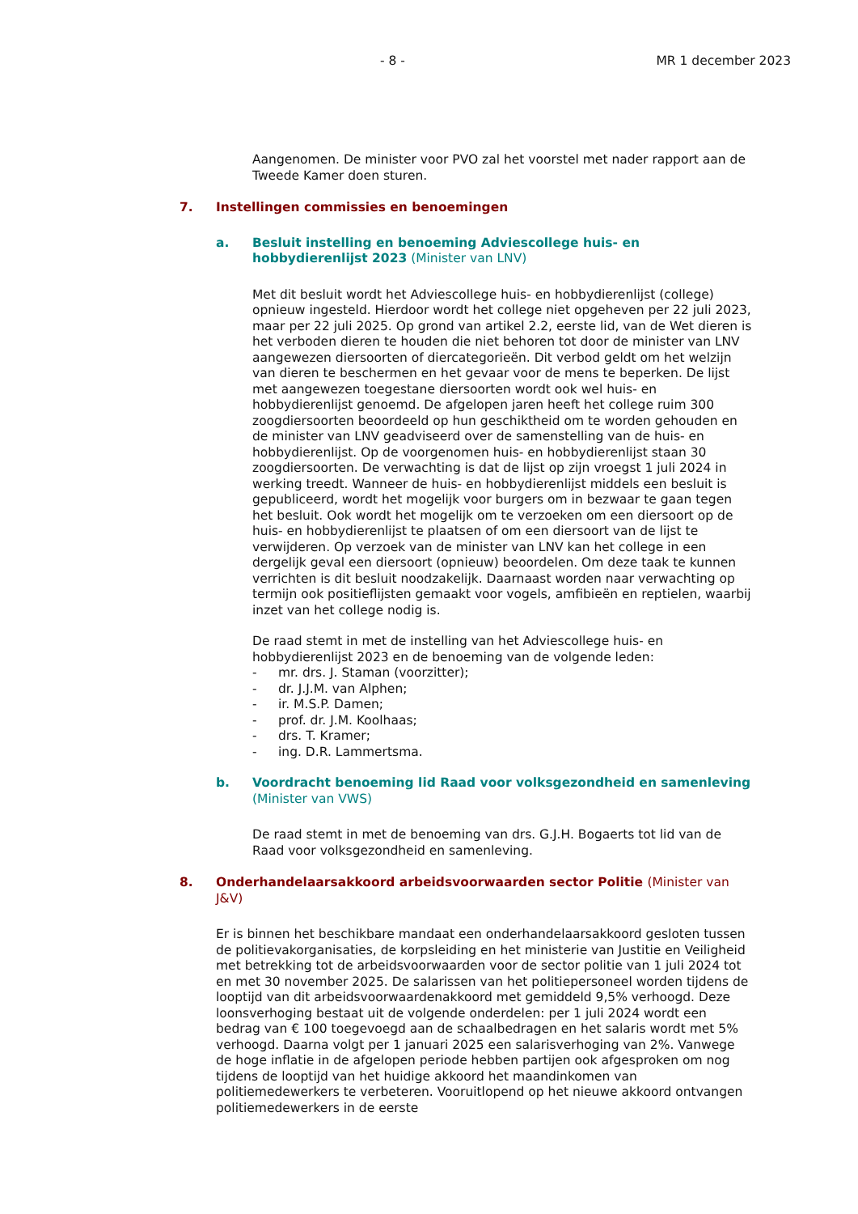- 8 - MR 1 december 2023
Aangenomen. De minister voor PVO zal het voorstel met nader rapport aan de Tweede Kamer doen sturen.
7. Instellingen commissies en benoemingen
a. Besluit instelling en benoeming Adviescollege huis- en hobbydierenlijst 2023 (Minister van LNV)
Met dit besluit wordt het Adviescollege huis- en hobbydierenlijst (college) opnieuw ingesteld. Hierdoor wordt het college niet opgeheven per 22 juli 2023, maar per 22 juli 2025. Op grond van artikel 2.2, eerste lid, van de Wet dieren is het verboden dieren te houden die niet behoren tot door de minister van LNV aangewezen diersoorten of diercategorieën. Dit verbod geldt om het welzijn van dieren te beschermen en het gevaar voor de mens te beperken. De lijst met aangewezen toegestane diersoorten wordt ook wel huis- en hobbydierenlijst genoemd. De afgelopen jaren heeft het college ruim 300 zoogdiersoorten beoordeeld op hun geschiktheid om te worden gehouden en de minister van LNV geadviseerd over de samenstelling van de huis- en hobbydierenlijst. Op de voorgenomen huis- en hobbydierenlijst staan 30 zoogdiersoorten. De verwachting is dat de lijst op zijn vroegst 1 juli 2024 in werking treedt. Wanneer de huis- en hobbydierenlijst middels een besluit is gepubliceerd, wordt het mogelijk voor burgers om in bezwaar te gaan tegen het besluit. Ook wordt het mogelijk om te verzoeken om een diersoort op de huis- en hobbydierenlijst te plaatsen of om een diersoort van de lijst te verwijderen. Op verzoek van de minister van LNV kan het college in een dergelijk geval een diersoort (opnieuw) beoordelen. Om deze taak te kunnen verrichten is dit besluit noodzakelijk. Daarnaast worden naar verwachting op termijn ook positieflijsten gemaakt voor vogels, amfibieën en reptielen, waarbij inzet van het college nodig is.
De raad stemt in met de instelling van het Adviescollege huis- en hobbydierenlijst 2023 en de benoeming van de volgende leden:
- mr. drs. J. Staman (voorzitter);
- dr. J.J.M. van Alphen;
- ir. M.S.P. Damen;
- prof. dr. J.M. Koolhaas;
- drs. T. Kramer;
- ing. D.R. Lammertsma.
b. Voordracht benoeming lid Raad voor volksgezondheid en samenleving (Minister van VWS)
De raad stemt in met de benoeming van drs. G.J.H. Bogaerts tot lid van de Raad voor volksgezondheid en samenleving.
8. Onderhandelaarsakkoord arbeidsvoorwaarden sector Politie (Minister van J&V)
Er is binnen het beschikbare mandaat een onderhandelaarsakkoord gesloten tussen de politievakorganisaties, de korpsleiding en het ministerie van Justitie en Veiligheid met betrekking tot de arbeidsvoorwaarden voor de sector politie van 1 juli 2024 tot en met 30 november 2025. De salarissen van het politiepersoneel worden tijdens de looptijd van dit arbeidsvoorwaardenakkoord met gemiddeld 9,5% verhoogd. Deze loonsverhoging bestaat uit de volgende onderdelen: per 1 juli 2024 wordt een bedrag van € 100 toegevoegd aan de schaalbedragen en het salaris wordt met 5% verhoogd. Daarna volgt per 1 januari 2025 een salarisverhoging van 2%. Vanwege de hoge inflatie in de afgelopen periode hebben partijen ook afgesproken om nog tijdens de looptijd van het huidige akkoord het maandinkomen van politiemedewerkers te verbeteren. Vooruitlopend op het nieuwe akkoord ontvangen politiemedewerkers in de eerste